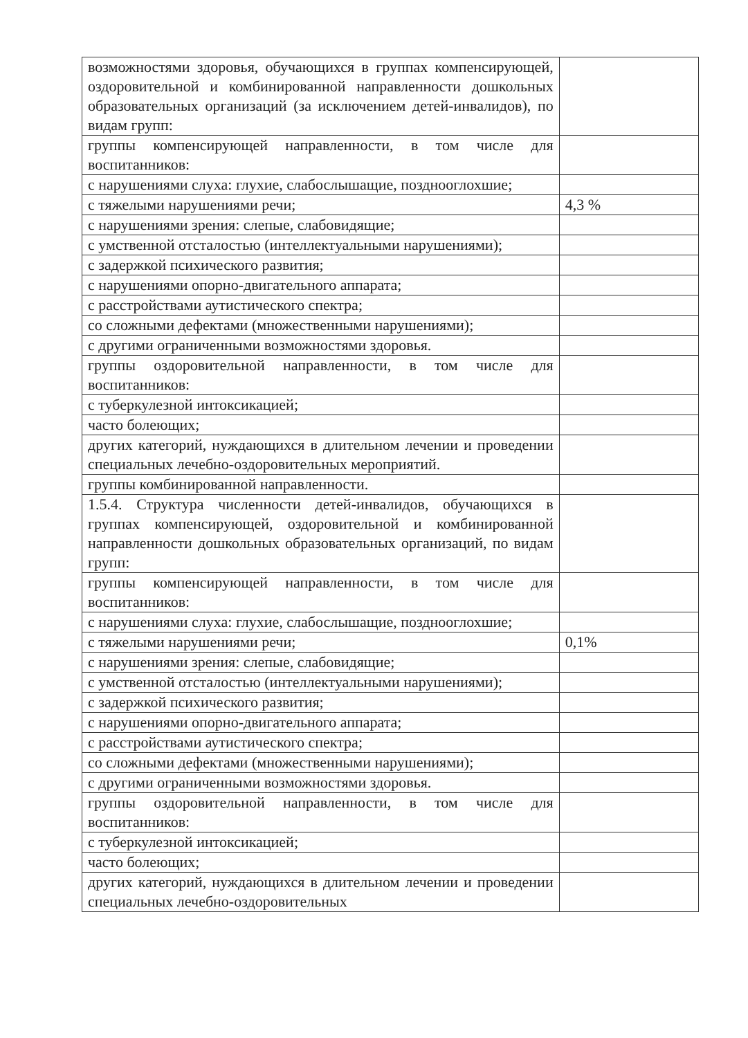| возможностями здоровья, обучающихся в группах компенсирующей, оздоровительной и комбинированной направленности дошкольных образовательных организаций (за исключением детей-инвалидов), по видам групп: | |
| группы компенсирующей направленности, в том числе для воспитанников: | |
| с нарушениями слуха: глухие, слабослышащие, позднооглохшие; | |
| с тяжелыми нарушениями речи; | 4,3 % |
| с нарушениями зрения: слепые, слабовидящие; | |
| с умственной отсталостью (интеллектуальными нарушениями); | |
| с задержкой психического развития; | |
| с нарушениями опорно-двигательного аппарата; | |
| с расстройствами аутистического спектра; | |
| со сложными дефектами (множественными нарушениями); | |
| с другими ограниченными возможностями здоровья. | |
| группы оздоровительной направленности, в том числе для воспитанников: | |
| с туберкулезной интоксикацией; | |
| часто болеющих; | |
| других категорий, нуждающихся в длительном лечении и проведении специальных лечебно-оздоровительных мероприятий. | |
| группы комбинированной направленности. | |
| 1.5.4. Структура численности детей-инвалидов, обучающихся в группах компенсирующей, оздоровительной и комбинированной направленности дошкольных образовательных организаций, по видам групп: | |
| группы компенсирующей направленности, в том числе для воспитанников: | |
| с нарушениями слуха: глухие, слабослышащие, позднооглохшие; | |
| с тяжелыми нарушениями речи; | 0,1% |
| с нарушениями зрения: слепые, слабовидящие; | |
| с умственной отсталостью (интеллектуальными нарушениями); | |
| с задержкой психического развития; | |
| с нарушениями опорно-двигательного аппарата; | |
| с расстройствами аутистического спектра; | |
| со сложными дефектами (множественными нарушениями); | |
| с другими ограниченными возможностями здоровья. | |
| группы оздоровительной направленности, в том числе для воспитанников: | |
| с туберкулезной интоксикацией; | |
| часто болеющих; | |
| других категорий, нуждающихся в длительном лечении и проведении специальных лечебно-оздоровительных | |